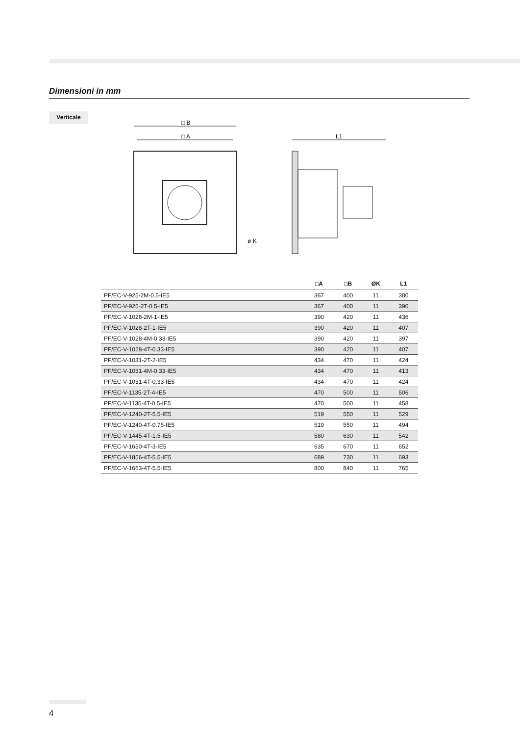Dimensioni in mm
Verticale
□ B
□ A
L1
ø K
| | □A | □B | ØK | L1 |
| --- | --- | --- | --- | --- |
| PF/EC-V-925-2M-0.5-IE5 | 367 | 400 | 11 | 380 |
| PF/EC-V-925-2T-0.5-IE5 | 367 | 400 | 11 | 390 |
| PF/EC-V-1028-2M-1-IE5 | 390 | 420 | 11 | 436 |
| PF/EC-V-1028-2T-1-IE5 | 390 | 420 | 11 | 407 |
| PF/EC-V-1028-4M-0.33-IE5 | 390 | 420 | 11 | 397 |
| PF/EC-V-1028-4T-0.33-IE5 | 390 | 420 | 11 | 407 |
| PF/EC-V-1031-2T-2-IE5 | 434 | 470 | 11 | 424 |
| PF/EC-V-1031-4M-0.33-IE5 | 434 | 470 | 11 | 413 |
| PF/EC-V-1031-4T-0.33-IE5 | 434 | 470 | 11 | 424 |
| PF/EC-V-1135-2T-4-IE5 | 470 | 500 | 11 | 506 |
| PF/EC-V-1135-4T-0.5-IE5 | 470 | 500 | 11 | 458 |
| PF/EC-V-1240-2T-5.5-IE5 | 519 | 550 | 11 | 529 |
| PF/EC-V-1240-4T-0.75-IE5 | 519 | 550 | 11 | 494 |
| PF/EC-V-1445-4T-1.5-IE5 | 580 | 630 | 11 | 542 |
| PF/EC-V-1650-4T-3-IE5 | 635 | 670 | 11 | 652 |
| PF/EC-V-1856-4T-5.5-IE5 | 689 | 730 | 11 | 693 |
| PF/EC-V-1663-4T-5.5-IE5 | 800 | 840 | 11 | 765 |
4